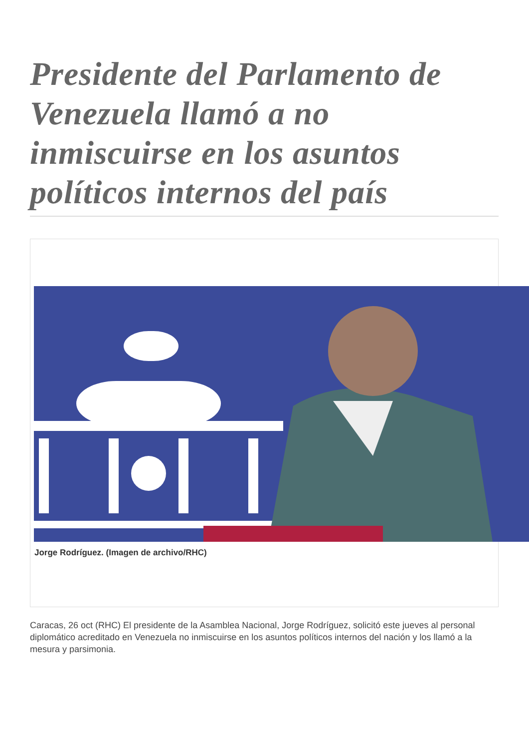Presidente del Parlamento de Venezuela llamó a no inmiscuirse en los asuntos políticos internos del país
Jorge Rodríguez. (Imagen de archivo/RHC)
Caracas, 26 oct (RHC) El presidente de la Asamblea Nacional, Jorge Rodríguez, solicitó este jueves al personal diplomático acreditado en Venezuela no inmiscuirse en los asuntos políticos internos del nación y los llamó a la mesura y parsimonia.